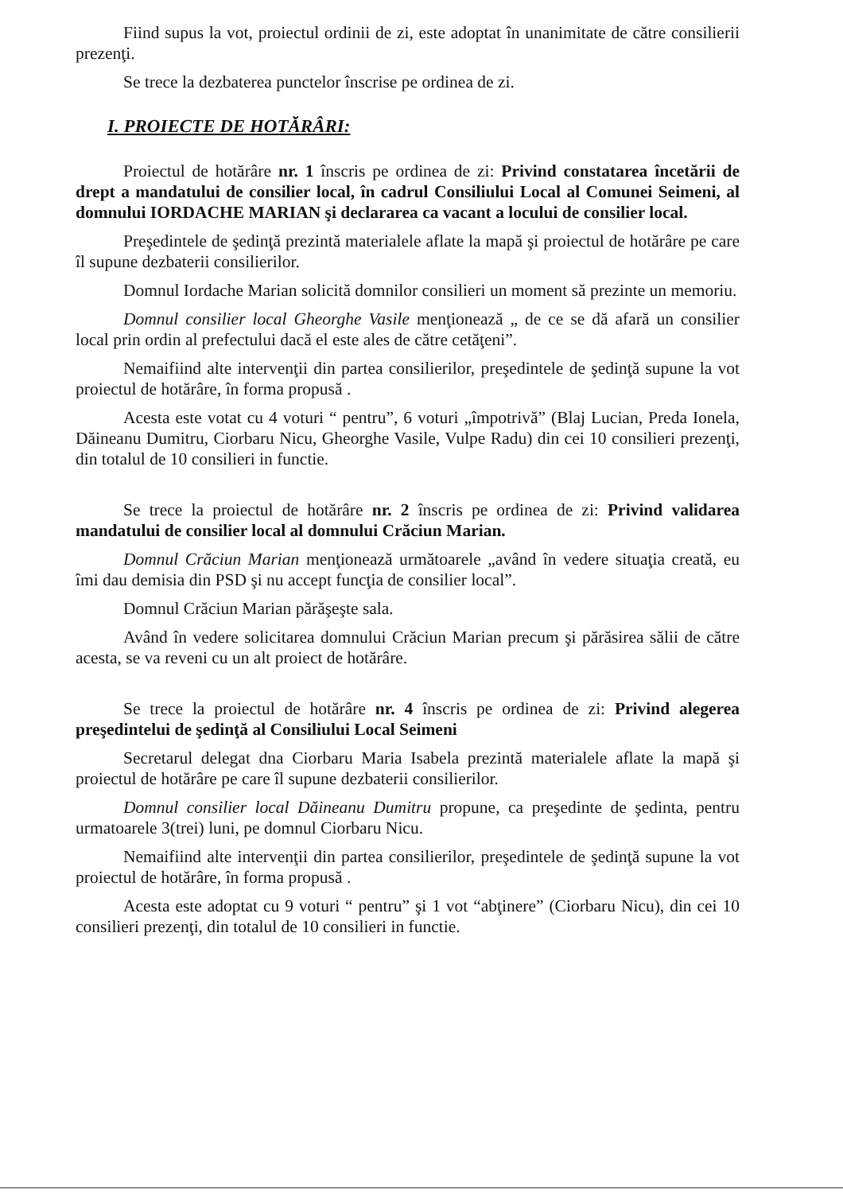Fiind supus la vot, proiectul ordinii de zi, este adoptat în unanimitate de către consilierii prezenţi.
Se trece la dezbaterea punctelor înscrise pe ordinea de zi.
I. PROIECTE DE HOTĂRÂRI:
Proiectul de hotărâre nr. 1 înscris pe ordinea de zi: Privind constatarea încetării de drept a mandatului de consilier local, în cadrul Consiliului Local al Comunei Seimeni, al domnului IORDACHE MARIAN şi declararea ca vacant a locului de consilier local.
Preşedintele de şedinţă prezintă materialele aflate la mapă şi proiectul de hotărâre pe care îl supune dezbaterii consilierilor.
Domnul Iordache Marian solicită domnilor consilieri un moment să prezinte un memoriu.
Domnul consilier local Gheorghe Vasile menţionează „ de ce se dă afară un consilier local prin ordin al prefectului dacă el este ales de către cetăţeni”.
Nemaifiind alte intervenţii din partea consilierilor, preşedintele de şedinţă supune la vot proiectul de hotărâre, în forma propusă .
Acesta este votat cu 4 voturi “ pentru”, 6 voturi „împotrivă” (Blaj Lucian, Preda Ionela, Dăineanu Dumitru, Ciorbaru Nicu, Gheorghe Vasile, Vulpe Radu) din cei 10 consilieri prezenţi, din totalul de 10 consilieri in functie.
Se trece la proiectul de hotărâre nr. 2 înscris pe ordinea de zi: Privind validarea mandatului de consilier local al domnului Crăciun Marian.
Domnul Crăciun Marian menţionează următoarele „având în vedere situaţia creată, eu îmi dau demisia din PSD şi nu accept funcţia de consilier local”.
Domnul Crăciun Marian părăşeşte sala.
Având în vedere solicitarea domnului Crăciun Marian precum şi părăsirea sălii de către acesta, se va reveni cu un alt proiect de hotărâre.
Se trece la proiectul de hotărâre nr. 4 înscris pe ordinea de zi: Privind alegerea preşedintelui de şedinţă al Consiliului Local Seimeni
Secretarul delegat dna Ciorbaru Maria Isabela prezintă materialele aflate la mapă şi proiectul de hotărâre pe care îl supune dezbaterii consilierilor.
Domnul consilier local Dăineanu Dumitru propune, ca preşedinte de şedinta, pentru urmatoarele 3(trei) luni, pe domnul Ciorbaru Nicu.
Nemaifiind alte intervenţii din partea consilierilor, preşedintele de şedinţă supune la vot proiectul de hotărâre, în forma propusă .
Acesta este adoptat cu 9 voturi “ pentru” şi 1 vot “abţinere” (Ciorbaru Nicu), din cei 10 consilieri prezenţi, din totalul de 10 consilieri in functie.